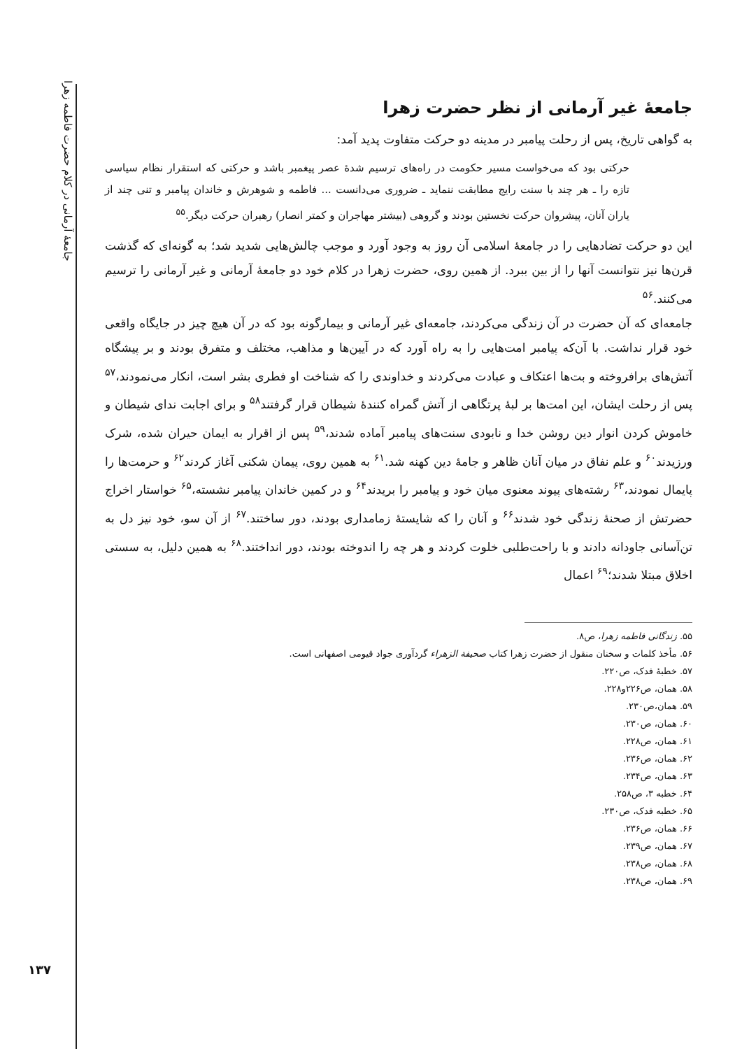جامعهٔ آرمانی در کلام حضرت فاطمه زهرا
۱۳۷
جامعهٔ غیر آرمانی از نظر حضرت زهرا
به گواهی تاریخ، پس از رحلت پیامبر در مدینه دو حرکت متفاوت پدید آمد:
حرکتی بود که می‌خواست مسیر حکومت در راه‌های ترسیم شدهٔ عصر پیغمبر باشد و حرکتی که استقرار نظام سیاسی تازه را ـ هر چند با سنت رایج مطابقت ننماید ـ ضروری می‌دانست ... فاطمه و شوهرش و خاندان پیامبر و تنی چند از یاران آنان، پیشروان حرکت نخستین بودند و گروهی (بیشتر مهاجران و کمتر انصار) رهبران حرکت دیگر.<sup>۵۵</sup>
این دو حرکت تضادهایی را در جامعهٔ اسلامی آن روز به وجود آورد و موجب چالش‌هایی شدید شد؛ به گونه‌ای که گذشت قرن‌ها نیز نتوانست آنها را از بین ببرد. از همین روی، حضرت زهرا در کلام خود دو جامعهٔ آرمانی و غیر آرمانی را ترسیم می‌کنند.<sup>۵۶</sup>
جامعه‌ای که آن حضرت در آن زندگی می‌کردند، جامعه‌ای غیر آرمانی و بیمارگونه بود که در آن هیچ چیز در جایگاه واقعی خود قرار نداشت. با آن‌که پیامبر امت‌هایی را به راه آورد که در آیین‌ها و مذاهب، مختلف و متفرق بودند و بر پیشگاه آتش‌های برافروخته و بت‌ها اعتکاف و عبادت می‌کردند و خداوندی را که شناخت او فطری بشر است، انکار می‌نمودند،<sup>۵۷</sup> پس از رحلت ایشان، این امت‌ها بر لبهٔ پرتگاهی از آتش گمراه کنندهٔ شیطان قرار گرفتند<sup>۵۸</sup> و برای اجابت ندای شیطان و خاموش کردن انوار دین روشن خدا و نابودی سنت‌های پیامبر آماده شدند،<sup>۵۹</sup> پس از اقرار به ایمان حیران شده، شرک ورزیدند<sup>۶۰</sup> و علم نفاق در میان آنان ظاهر و جامهٔ دین کهنه شد.<sup>۶۱</sup> به همین روی، پیمان شکنی آغاز کردند<sup>۶۲</sup> و حرمت‌ها را پایمال نمودند،<sup>۶۳</sup> رشته‌های پیوند معنوی میان خود و پیامبر را بریدند<sup>۶۴</sup> و در کمین خاندان پیامبر نشسته،<sup>۶۵</sup> خواستار اخراج حضرتش از صحنهٔ زندگی خود شدند<sup>۶۶</sup> و آنان را که شایستهٔ زمامداری بودند، دور ساختند.<sup>۶۷</sup> از آن سو، خود نیز دل به تن‌آسانی جاودانه دادند و با راحت‌طلبی خلوت کردند و هر چه را اندوخته بودند، دور انداختند.<sup>۶۸</sup> به همین دلیل، به سستی اخلاق مبتلا شدند؛<sup>۶۹</sup> اعمال
۵۵. زندگانی فاطمه زهرا، ص۸.
۵۶. مأخذ کلمات و سخنان منقول از حضرت زهرا کتاب صحیفة الزهراء گردآوری جواد قیومی اصفهانی است.
۵۷. خطبهٔ فدک، ص۲۲۰.
۵۸. همان، ص۲۲۶و۲۲۸.
۵۹. همان،ص۲۳۰.
۶۰. همان، ص۲۳۰.
۶۱. همان، ص۲۲۸.
۶۲. همان، ص۲۳۶.
۶۳. همان، ص۲۳۴.
۶۴. خطبه ۳، ص۲۵۸.
۶۵. خطبه فدک، ص۲۳۰.
۶۶. همان، ص۲۳۶.
۶۷. همان، ص۲۳۹.
۶۸. همان، ص۲۳۸.
۶۹. همان، ص۲۳۸.